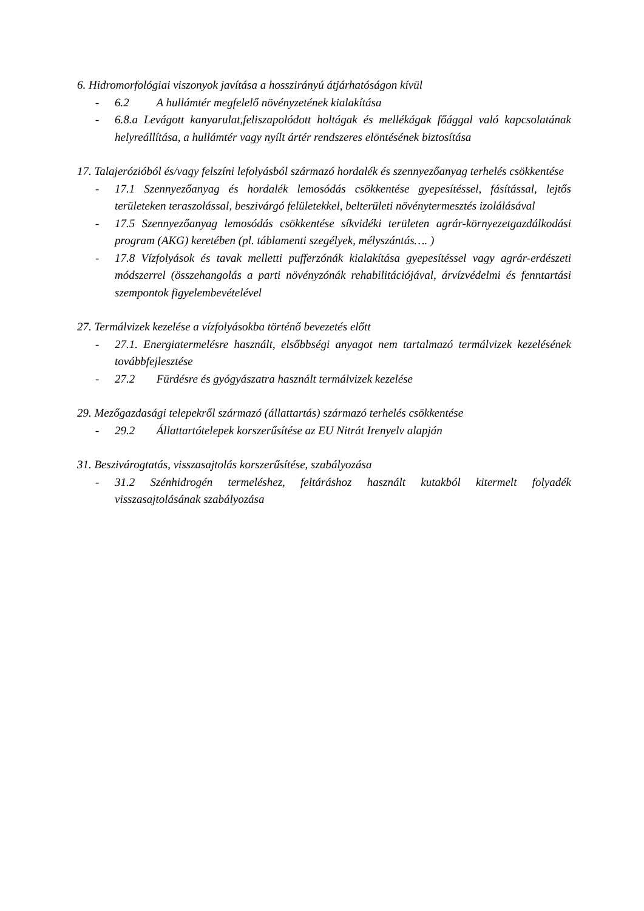6. Hidromorfológiai viszonyok javítása a hosszirányú átjárhatóságon kívül
- 6.2 A hullámtér megfelelő növényzetének kialakítása
- 6.8.a Levágott kanyarulat,feliszapolódott holtágak és mellékágak főággal való kapcsolatának helyreállítása, a hullámtér vagy nyílt ártér rendszeres elöntésének biztosítása
17. Talajerózióból és/vagy felszíni lefolyásból származó hordalék és szennyezőanyag terhelés csökkentése
- 17.1 Szennyezőanyag és hordalék lemosódás csökkentése gyepesítéssel, fásítással, lejtős területeken teraszolással, beszivárgó felületekkel, belterületi növénytermesztés izolálásával
- 17.5 Szennyezőanyag lemosódás csökkentése síkvidéki területen agrár-környezetgazdálkodási program (AKG) keretében (pl. táblamenti szegélyek, mélyszántás…. )
- 17.8 Vízfolyások és tavak melletti pufferzónák kialakítása gyepesítéssel vagy agrár-erdészeti módszerrel (összehangolás a parti növényzónák rehabilitációjával, árvízvédelmi és fenntartási szempontok figyelembevételével
27. Termálvizek kezelése a vízfolyásokba történő bevezetés előtt
- 27.1. Energiatermelésre használt, elsőbbségi anyagot nem tartalmazó termálvizek kezelésének továbbfejlesztése
- 27.2 Fürdésre és gyógyászatra használt termálvizek kezelése
29. Mezőgazdasági telepekről származó (állattartás) származó terhelés csökkentése
- 29.2 Állattartótelepek korszerűsítése az EU Nitrát Irenyelv alapján
31. Beszivárogtatás, visszasajtolás korszerűsítése, szabályozása
- 31.2 Szénhidrogén termeléshez, feltáráshoz használt kutakból kitermelt folyadék visszasajtolásának szabályozása